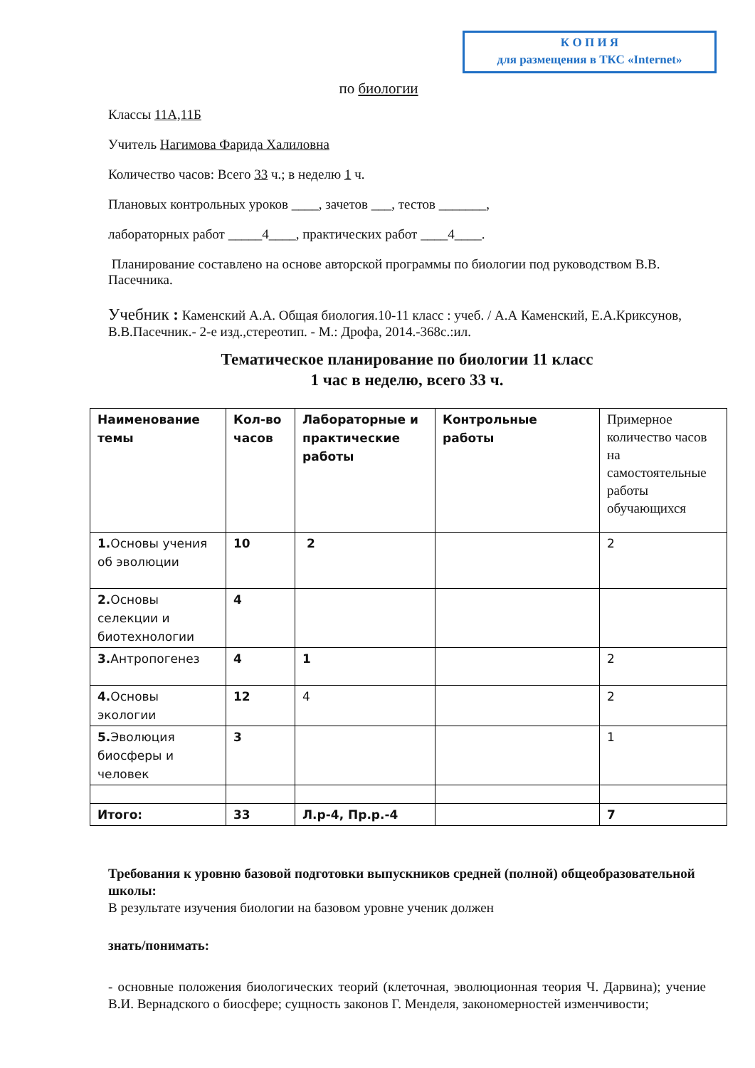К О П И Я
для размещения в ТКС «Internet»
по биологии
Классы 11А,11Б
Учитель Нагимова Фарида Халиловна
Количество часов: Всего 33 ч.; в неделю 1 ч.
Плановых контрольных уроков ____, зачетов ___, тестов _______,
лабораторных работ _____4____, практических работ ____4____.
Планирование составлено на основе авторской программы по биологии под руководством В.В. Пасечника.
Учебник : Каменский А.А. Общая биология.10-11 класс : учеб. / А.А Каменский, Е.А.Криксунов, В.В.Пасечник.- 2-е изд.,стереотип. - М.: Дрофа, 2014.-368с.:ил.
Тематическое планирование по биологии 11 класс
1 час в неделю, всего 33 ч.
| Наименование темы | Кол-во часов | Лабораторные и практические работы | Контрольные работы | Примерное количество часов на самостоятельные работы обучающихся |
| --- | --- | --- | --- | --- |
| 1. Основы учения об эволюции | 10 | 2 | | 2 |
| 2. Основы селекции и биотехнологии | 4 | | | |
| 3. Антропогенез | 4 | 1 | | 2 |
| 4. Основы экологии | 12 | 4 | | 2 |
| 5. Эволюция биосферы и человек | 3 | | | 1 |
| Итого: | 33 | Л.р-4, Пр.р.-4 | | 7 |
Требования к уровню базовой подготовки выпускников средней (полной) общеобразовательной школы:
В результате изучения биологии на базовом уровне ученик должен
знать/понимать:
- основные положения биологических теорий (клеточная, эволюционная теория Ч. Дарвина); учение В.И. Вернадского о биосфере; сущность законов Г. Менделя, закономерностей изменчивости;